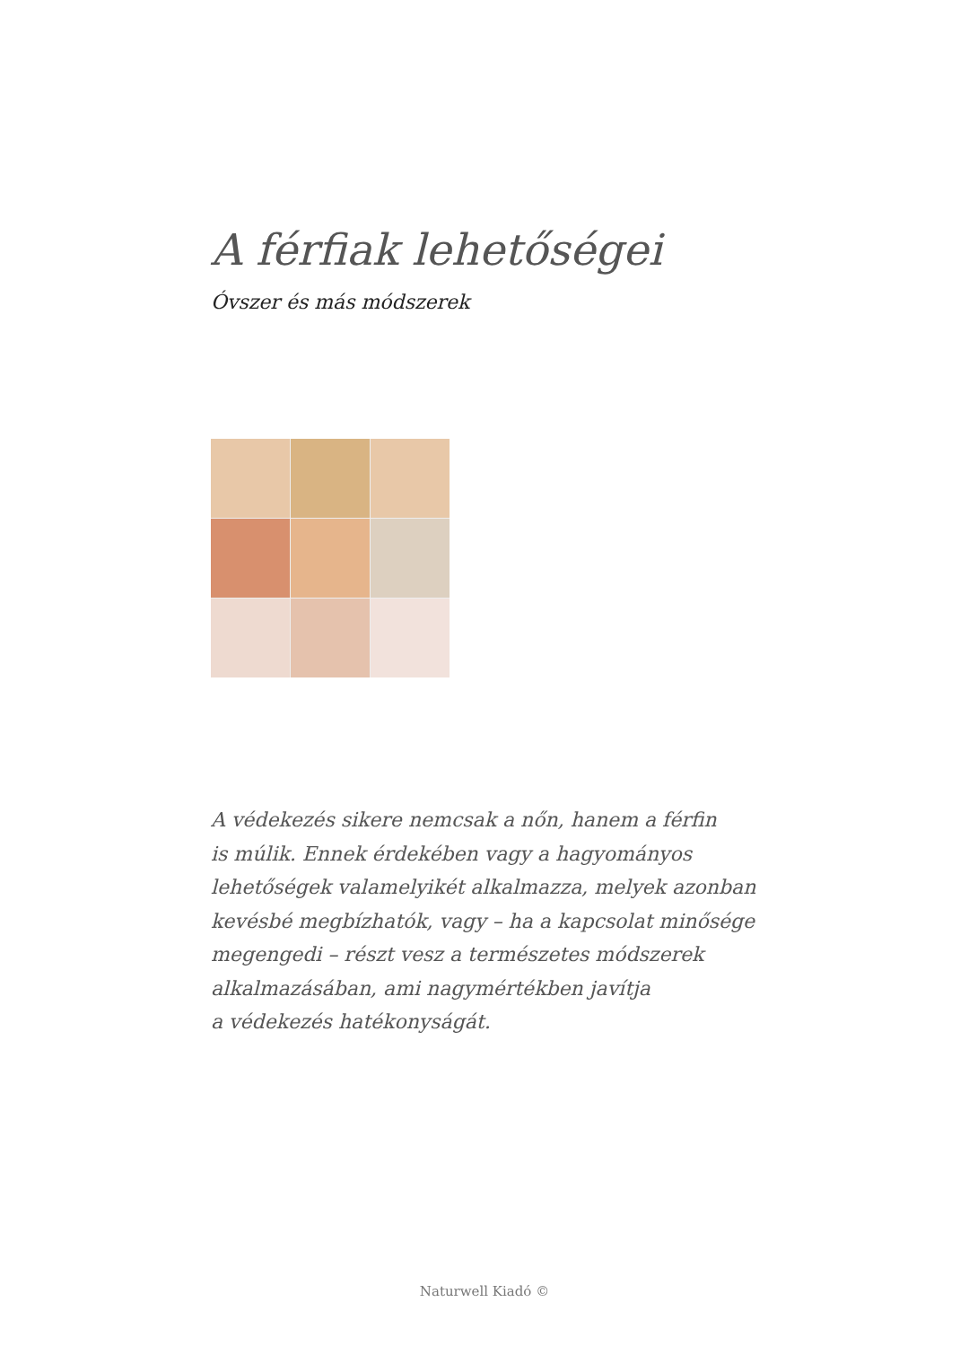A férfiak lehetőségei
Óvszer és más módszerek
A védekezés sikere nemcsak a nőn, hanem a férfin
is múlik. Ennek érdekében vagy a hagyományos
lehetőségek valamelyikét alkalmazza, melyek azonban
kevésbé megbízhatók, vagy – ha a kapcsolat minősége
megengedi – részt vesz a természetes módszerek
alkalmazásában, ami nagymértékben javítja
a védekezés hatékonyságát.
Naturwell Kiadó ©